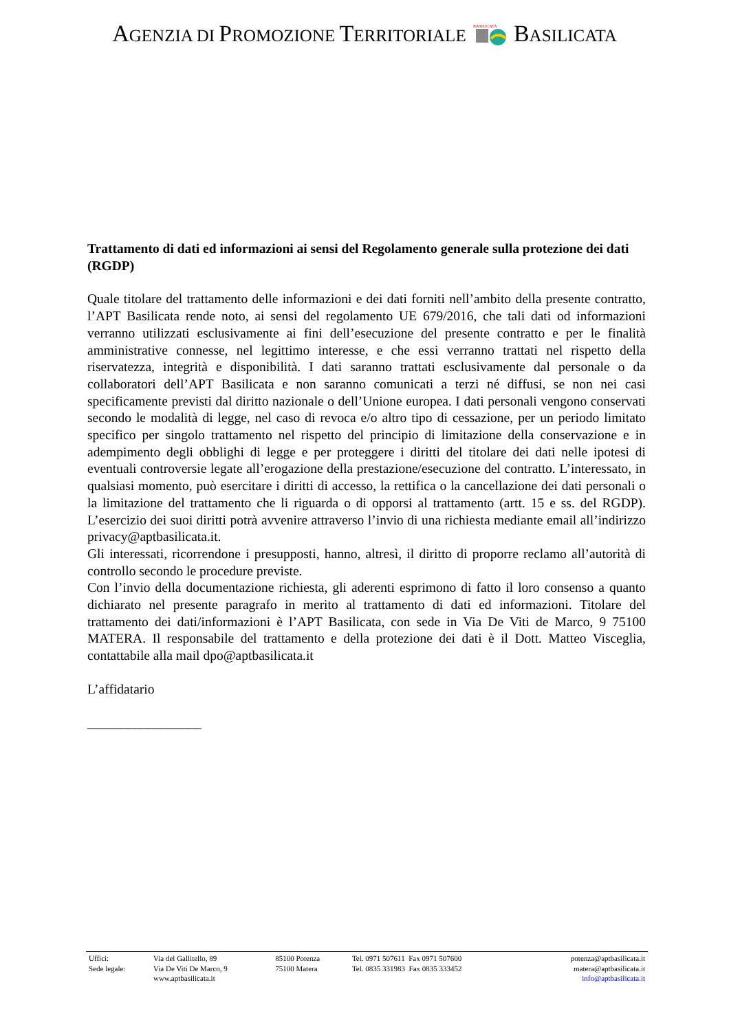AGENZIA DI PROMOZIONE TERRITORIALE
BASILICATA
BASILICATA
Trattamento di dati ed informazioni ai sensi del Regolamento generale sulla protezione dei dati (RGDP)
Quale titolare del trattamento delle informazioni e dei dati forniti nell’ambito della presente contratto, l’APT Basilicata rende noto, ai sensi del regolamento UE 679/2016, che tali dati od informazioni verranno utilizzati esclusivamente ai fini dell’esecuzione del presente contratto e per le finalità amministrative connesse, nel legittimo interesse, e che essi verranno trattati nel rispetto della riservatezza, integrità e disponibilità. I dati saranno trattati esclusivamente dal personale o da collaboratori dell’APT Basilicata e non saranno comunicati a terzi né diffusi, se non nei casi specificamente previsti dal diritto nazionale o dell’Unione europea. I dati personali vengono conservati secondo le modalità di legge, nel caso di revoca e/o altro tipo di cessazione, per un periodo limitato specifico per singolo trattamento nel rispetto del principio di limitazione della conservazione e in adempimento degli obblighi di legge e per proteggere i diritti del titolare dei dati nelle ipotesi di eventuali controversie legate all’erogazione della prestazione/esecuzione del contratto. L’interessato, in qualsiasi momento, può esercitare i diritti di accesso, la rettifica o la cancellazione dei dati personali o la limitazione del trattamento che li riguarda o di opporsi al trattamento (artt. 15 e ss. del RGDP). L’esercizio dei suoi diritti potrà avvenire attraverso l’invio di una richiesta mediante email all’indirizzo privacy@aptbasilicata.it.
Gli interessati, ricorrendone i presupposti, hanno, altresì, il diritto di proporre reclamo all’autorità di controllo secondo le procedure previste.
Con l’invio della documentazione richiesta, gli aderenti esprimono di fatto il loro consenso a quanto dichiarato nel presente paragrafo in merito al trattamento di dati ed informazioni. Titolare del trattamento dei dati/informazioni è l’APT Basilicata, con sede in Via De Viti de Marco, 9 75100 MATERA. Il responsabile del trattamento e della protezione dei dati è il Dott. Matteo Visceglia, contattabile alla mail dpo@aptbasilicata.it
L’affidatario
_________________
| Uffici: | Via del Gallitello, 89 | 85100 Potenza | Tel. 0971 507611 Fax 0971 507600 | potenza@aptbasilicata.it |
| Sede legale: | Via De Viti De Marco, 9 | 75100 Matera | Tel. 0835 331983 Fax 0835 333452 | matera@aptbasilicata.it |
| | www.aptbasilicata.it | | | info@aptbasilicata.it |